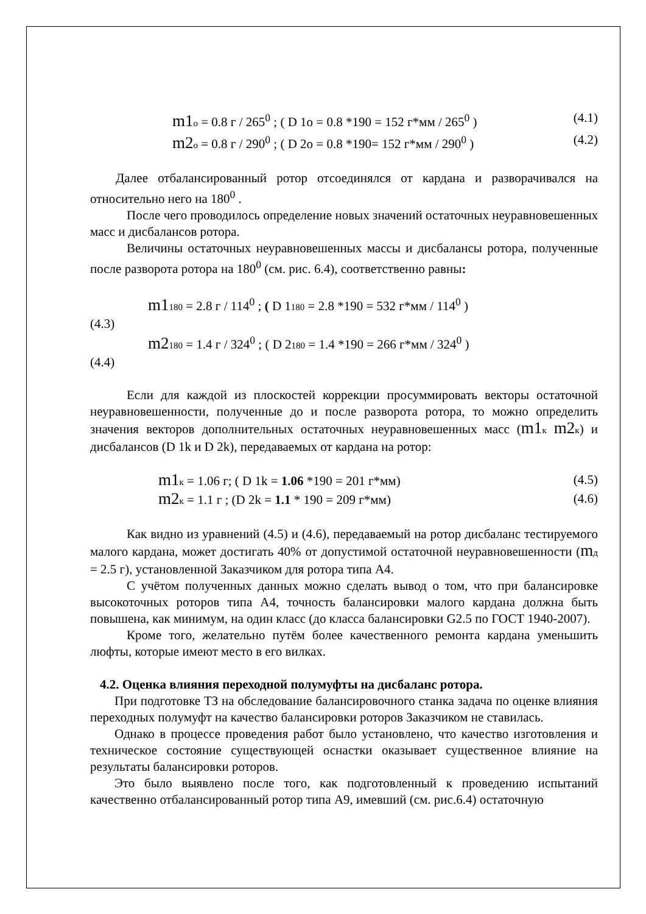m1 о = 0.8 г / 265<sup>0</sup> ; ( D 1о = 0.8 *190 = 152 г*мм / 265<sup>0</sup> ) (4.1)
m2 о = 0.8 г / 290<sup>0</sup> ; ( D 2о = 0.8 *190= 152 г*мм / 290<sup>0</sup> ) (4.2)
Далее отбалансированный ротор отсоединялся от кардана и разворачивался на относительно него на 180<sup>0</sup> .
После чего проводилось определение новых значений остаточных неуравновешенных масс и дисбалансов ротора.
Величины остаточных неуравновешенных массы и дисбалансы ротора, полученные после разворота ротора на 180<sup>0</sup> (см. рис. 6.4), соответственно равны:
m1180 = 2.8 г / 114<sup>0</sup> ; ( D 1180 = 2.8 *190 = 532 г*мм / 114<sup>0</sup> )
(4.3)
m2180 = 1.4 г / 324<sup>0</sup> ; ( D 2180 = 1.4 *190 = 266 г*мм / 324<sup>0</sup> )
(4.4)
Если для каждой из плоскостей коррекции просуммировать векторы остаточной неуравновешенности, полученные до и после разворота ротора, то можно определить значения векторов дополнительных остаточных неуравновешенных масс (m1 к m2 к) и дисбалансов (D 1k и D 2k), передаваемых от кардана на ротор:
m1 к = 1.06 г; ( D 1k = 1.06 *190 = 201 г*мм) (4.5)
m2 к = 1.1 г ; (D 2k = 1.1 * 190 = 209 г*мм) (4.6)
Как видно из уравнений (4.5) и (4.6), передаваемый на ротор дисбаланс тестируемого малого кардана, может достигать 40% от допустимой остаточной неуравновешенности (mд = 2.5 г), установленной Заказчиком для ротора типа А4.
С учётом полученных данных можно сделать вывод о том, что при балансировке высокоточных роторов типа А4, точность балансировки малого кардана должна быть повышена, как минимум, на один класс (до класса балансировки G2.5 по ГОСТ 1940-2007).
Кроме того, желательно путём более качественного ремонта кардана уменьшить люфты, которые имеют место в его вилках.
4.2. Оценка влияния переходной полумуфты на дисбаланс ротора.
При подготовке ТЗ на обследование балансировочного станка задача по оценке влияния переходных полумуфт на качество балансировки роторов Заказчиком не ставилась.
Однако в процессе проведения работ было установлено, что качество изготовления и техническое состояние существующей оснастки оказывает существенное влияние на результаты балансировки роторов.
Это было выявлено после того, как подготовленный к проведению испытаний качественно отбалансированный ротор типа А9, имевший (см. рис.6.4) остаточную